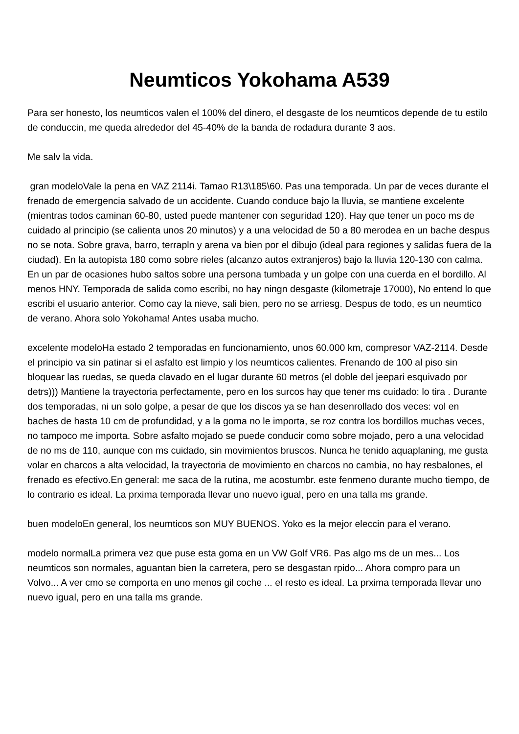Neumticos Yokohama A539
Para ser honesto, los neumticos valen el 100% del dinero, el desgaste de los neumticos depende de tu estilo de conduccin, me queda alrededor del 45-40% de la banda de rodadura durante 3 aos.
Me salv la vida.
gran modeloVale la pena en VAZ 2114i. Tamao R13\185\60. Pas una temporada. Un par de veces durante el frenado de emergencia salvado de un accidente. Cuando conduce bajo la lluvia, se mantiene excelente (mientras todos caminan 60-80, usted puede mantener con seguridad 120). Hay que tener un poco ms de cuidado al principio (se calienta unos 20 minutos) y a una velocidad de 50 a 80 merodea en un bache despus no se nota. Sobre grava, barro, terrapln y arena va bien por el dibujo (ideal para regiones y salidas fuera de la ciudad). En la autopista 180 como sobre rieles (alcanzo autos extranjeros) bajo la lluvia 120-130 con calma. En un par de ocasiones hubo saltos sobre una persona tumbada y un golpe con una cuerda en el bordillo. Al menos HNY. Temporada de salida como escribi, no hay ningn desgaste (kilometraje 17000), No entend lo que escribi el usuario anterior. Como cay la nieve, sali bien, pero no se arriesg. Despus de todo, es un neumtico de verano. Ahora solo Yokohama! Antes usaba mucho.
excelente modeloHa estado 2 temporadas en funcionamiento, unos 60.000 km, compresor VAZ-2114. Desde el principio va sin patinar si el asfalto est limpio y los neumticos calientes. Frenando de 100 al piso sin bloquear las ruedas, se queda clavado en el lugar durante 60 metros (el doble del jeepari esquivado por detrs))) Mantiene la trayectoria perfectamente, pero en los surcos hay que tener ms cuidado: lo tira . Durante dos temporadas, ni un solo golpe, a pesar de que los discos ya se han desenrollado dos veces: vol en baches de hasta 10 cm de profundidad, y a la goma no le importa, se roz contra los bordillos muchas veces, no tampoco me importa. Sobre asfalto mojado se puede conducir como sobre mojado, pero a una velocidad de no ms de 110, aunque con ms cuidado, sin movimientos bruscos. Nunca he tenido aquaplaning, me gusta volar en charcos a alta velocidad, la trayectoria de movimiento en charcos no cambia, no hay resbalones, el frenado es efectivo.En general: me saca de la rutina, me acostumbr. este fenmeno durante mucho tiempo, de lo contrario es ideal. La prxima temporada llevar uno nuevo igual, pero en una talla ms grande.
buen modeloEn general, los neumticos son MUY BUENOS. Yoko es la mejor eleccin para el verano.
modelo normalLa primera vez que puse esta goma en un VW Golf VR6. Pas algo ms de un mes... Los neumticos son normales, aguantan bien la carretera, pero se desgastan rpido... Ahora compro para un Volvo... A ver cmo se comporta en uno menos gil coche ... el resto es ideal. La prxima temporada llevar uno nuevo igual, pero en una talla ms grande.